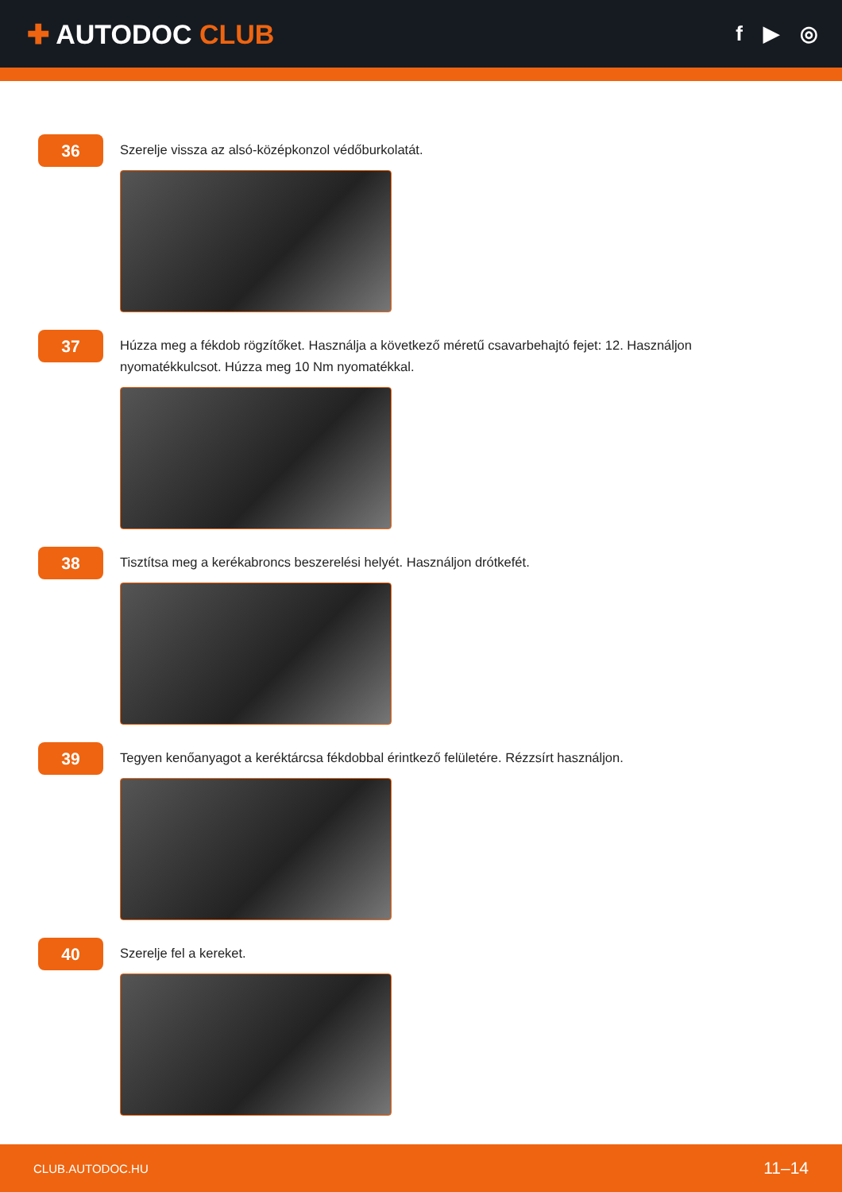✚ AUTODOC CLUB
f ▶ ◎
36
Szerelje vissza az alsó-középkonzol védőburkolatát.
37
Húzza meg a fékdob rögzítőket. Használja a következő méretű csavarbehajtó fejet: 12. Használjon nyomatékkulcsot. Húzza meg 10 Nm nyomatékkal.
38
Tisztítsa meg a kerékabroncs beszerelési helyét. Használjon drótkefét.
39
Tegyen kenőanyagot a keréktárcsa fékdobbal érintkező felületére. Rézzsírt használjon.
40
Szerelje fel a kereket.
CLUB.AUTODOC.HU 11–14